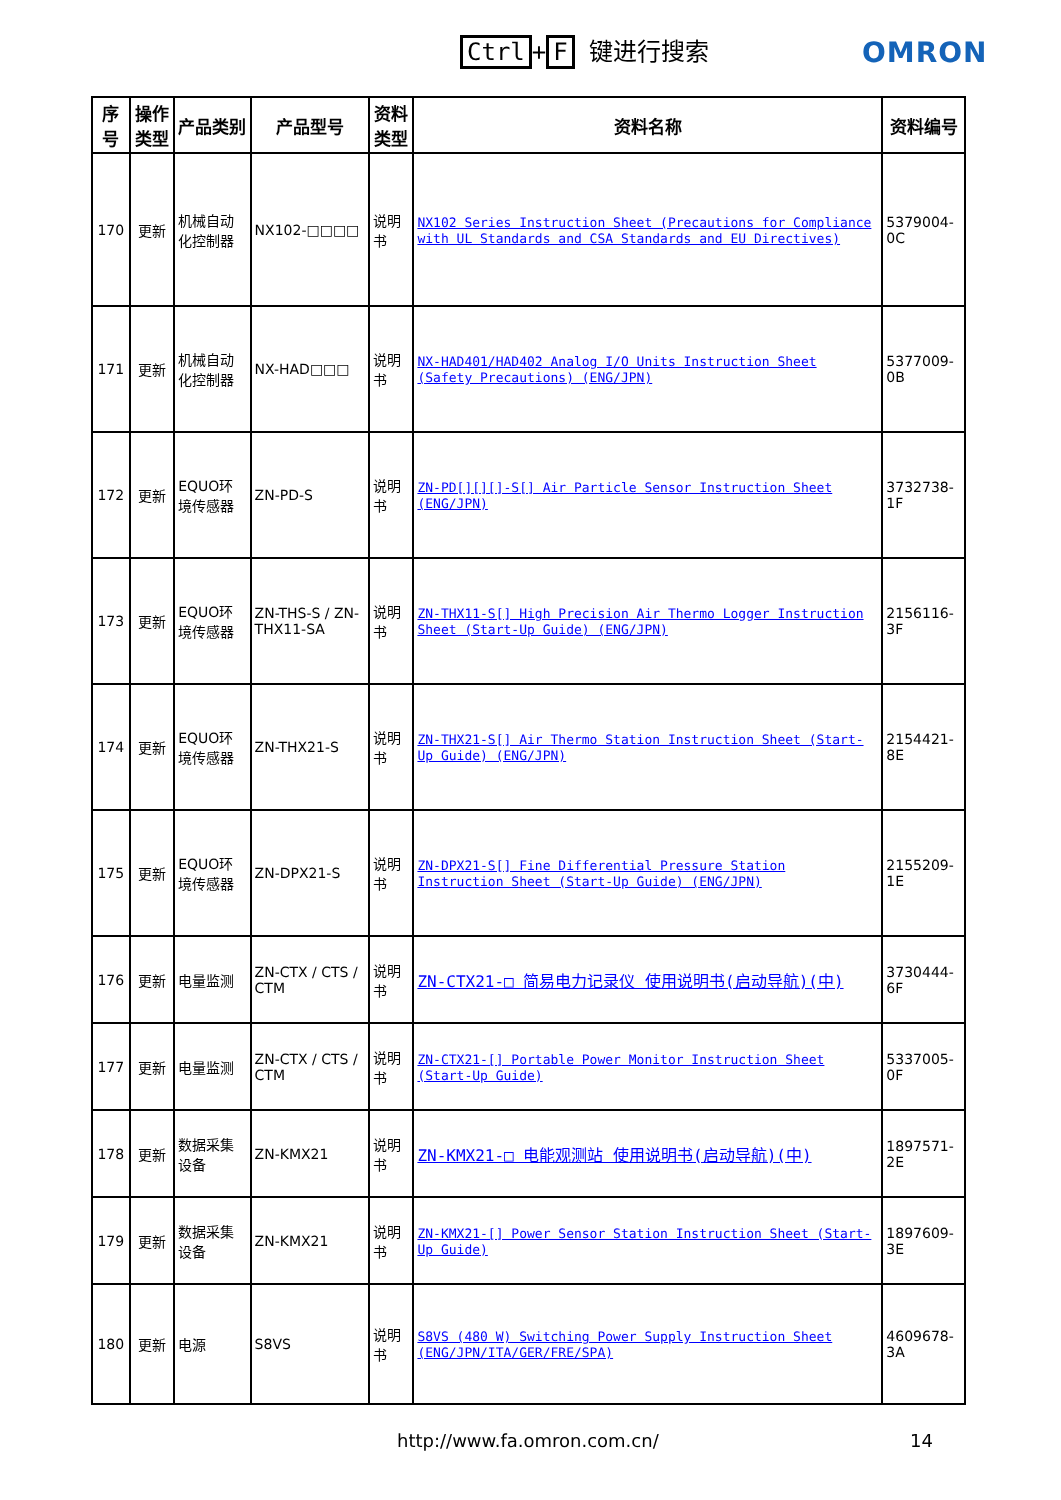Ctrl + F 键进行搜索 OMRON
| 序号 | 操作类型 | 产品类别 | 产品型号 | 资料类型 | 资料名称 | 资料编号 |
| --- | --- | --- | --- | --- | --- | --- |
| 170 | 更新 | 机械自动化控制器 | NX102-□□□□ | 说明书 | NX102 Series Instruction Sheet (Precautions for Compliance with UL Standards and CSA Standards and EU Directives) | 5379004-0C |
| 171 | 更新 | 机械自动化控制器 | NX-HAD□□□ | 说明书 | NX-HAD401/HAD402 Analog I/O Units Instruction Sheet (Safety Precautions) (ENG/JPN) | 5377009-0B |
| 172 | 更新 | EQUO环境传感器 | ZN-PD-S | 说明书 | ZN-PD[][][]-S[] Air Particle Sensor Instruction Sheet (ENG/JPN) | 3732738-1F |
| 173 | 更新 | EQUO环境传感器 | ZN-THS-S / ZN-THX11-SA | 说明书 | ZN-THX11-S[] High Precision Air Thermo Logger Instruction Sheet (Start-Up Guide) (ENG/JPN) | 2156116-3F |
| 174 | 更新 | EQUO环境传感器 | ZN-THX21-S | 说明书 | ZN-THX21-S[] Air Thermo Station Instruction Sheet (Start-Up Guide) (ENG/JPN) | 2154421-8E |
| 175 | 更新 | EQUO环境传感器 | ZN-DPX21-S | 说明书 | ZN-DPX21-S[] Fine Differential Pressure Station Instruction Sheet (Start-Up Guide) (ENG/JPN) | 2155209-1E |
| 176 | 更新 | 电量监测 | ZN-CTX / CTS / CTM | 说明书 | ZN-CTX21-□ 简易电力记录仪 使用说明书(启动导航)(中) | 3730444-6F |
| 177 | 更新 | 电量监测 | ZN-CTX / CTS / CTM | 说明书 | ZN-CTX21-[] Portable Power Monitor Instruction Sheet (Start-Up Guide) | 5337005-0F |
| 178 | 更新 | 数据采集设备 | ZN-KMX21 | 说明书 | ZN-KMX21-□ 电能观测站 使用说明书(启动导航)(中) | 1897571-2E |
| 179 | 更新 | 数据采集设备 | ZN-KMX21 | 说明书 | ZN-KMX21-[] Power Sensor Station Instruction Sheet (Start-Up Guide) | 1897609-3E |
| 180 | 更新 | 电源 | S8VS | 说明书 | S8VS (480 W) Switching Power Supply Instruction Sheet (ENG/JPN/ITA/GER/FRE/SPA) | 4609678-3A |
http://www.fa.omron.com.cn/ 14